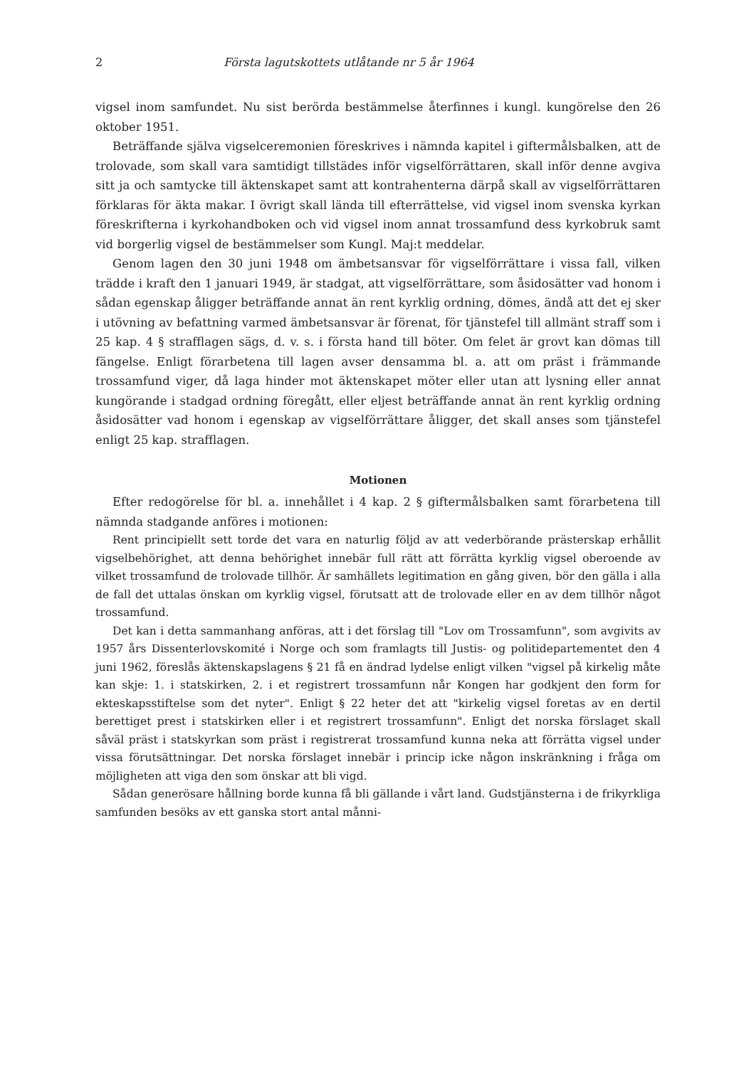2 Första lagutskottets utlåtande nr 5 år 1964
vigsel inom samfundet. Nu sist berörda bestämmelse återfinnes i kungl. kungörelse den 26 oktober 1951.
Beträffande själva vigselceremonien föreskrives i nämnda kapitel i giftermålsbalken, att de trolovade, som skall vara samtidigt tillstädes inför vigselförrättaren, skall inför denne avgiva sitt ja och samtycke till äktenskapet samt att kontrahenterna därpå skall av vigselförrättaren förklaras för äkta makar. I övrigt skall lända till efterrättelse, vid vigsel inom svenska kyrkan föreskrifterna i kyrkohandboken och vid vigsel inom annat trossamfund dess kyrkobruk samt vid borgerlig vigsel de bestämmelser som Kungl. Maj:t meddelar.
Genom lagen den 30 juni 1948 om ämbetsansvar för vigselförrättare i vissa fall, vilken trädde i kraft den 1 januari 1949, är stadgat, att vigselförrättare, som åsidosätter vad honom i sådan egenskap åligger beträffande annat än rent kyrklig ordning, dömes, ändå att det ej sker i utövning av befattning varmed ämbetsansvar är förenat, för tjänstefel till allmänt straff som i 25 kap. 4 § strafflagen sägs, d. v. s. i första hand till böter. Om felet är grovt kan dömas till fängelse. Enligt förarbetena till lagen avser densamma bl. a. att om präst i främmande trossamfund viger, då laga hinder mot äktenskapet möter eller utan att lysning eller annat kungörande i stadgad ordning föregått, eller eljest beträffande annat än rent kyrklig ordning åsidosätter vad honom i egenskap av vigselförrättare åligger, det skall anses som tjänstefel enligt 25 kap. strafflagen.
Motionen
Efter redogörelse för bl. a. innehållet i 4 kap. 2 § giftermålsbalken samt förarbetena till nämnda stadgande anföres i motionen:
Rent principiellt sett torde det vara en naturlig följd av att vederbörande prästerskap erhållit vigselbehörighet, att denna behörighet innebär full rätt att förrätta kyrklig vigsel oberoende av vilket trossamfund de trolovade tillhör. Är samhällets legitimation en gång given, bör den gälla i alla de fall det uttalas önskan om kyrklig vigsel, förutsatt att de trolovade eller en av dem tillhör något trossamfund.
Det kan i detta sammanhang anföras, att i det förslag till "Lov om Trossamfunn", som avgivits av 1957 års Dissenterlovskomité i Norge och som framlagts till Justis- og politidepartementet den 4 juni 1962, föreslås äktenskapslagens § 21 få en ändrad lydelse enligt vilken "vigsel på kirkelig måte kan skje: 1. i statskirken, 2. i et registrert trossamfunn når Kongen har godkjent den form for ekteskapsstiftelse som det nyter". Enligt § 22 heter det att "kirkelig vigsel foretas av en dertil berettiget prest i statskirken eller i et registrert trossamfunn". Enligt det norska förslaget skall såväl präst i statskyrkan som präst i registrerat trossamfund kunna neka att förrätta vigsel under vissa förutsättningar. Det norska förslaget innebär i princip icke någon inskränkning i fråga om möjligheten att viga den som önskar att bli vigd.
Sådan generösare hållning borde kunna få bli gällande i vårt land. Gudstjänsterna i de frikyrkliga samfunden besöks av ett ganska stort antal månni-